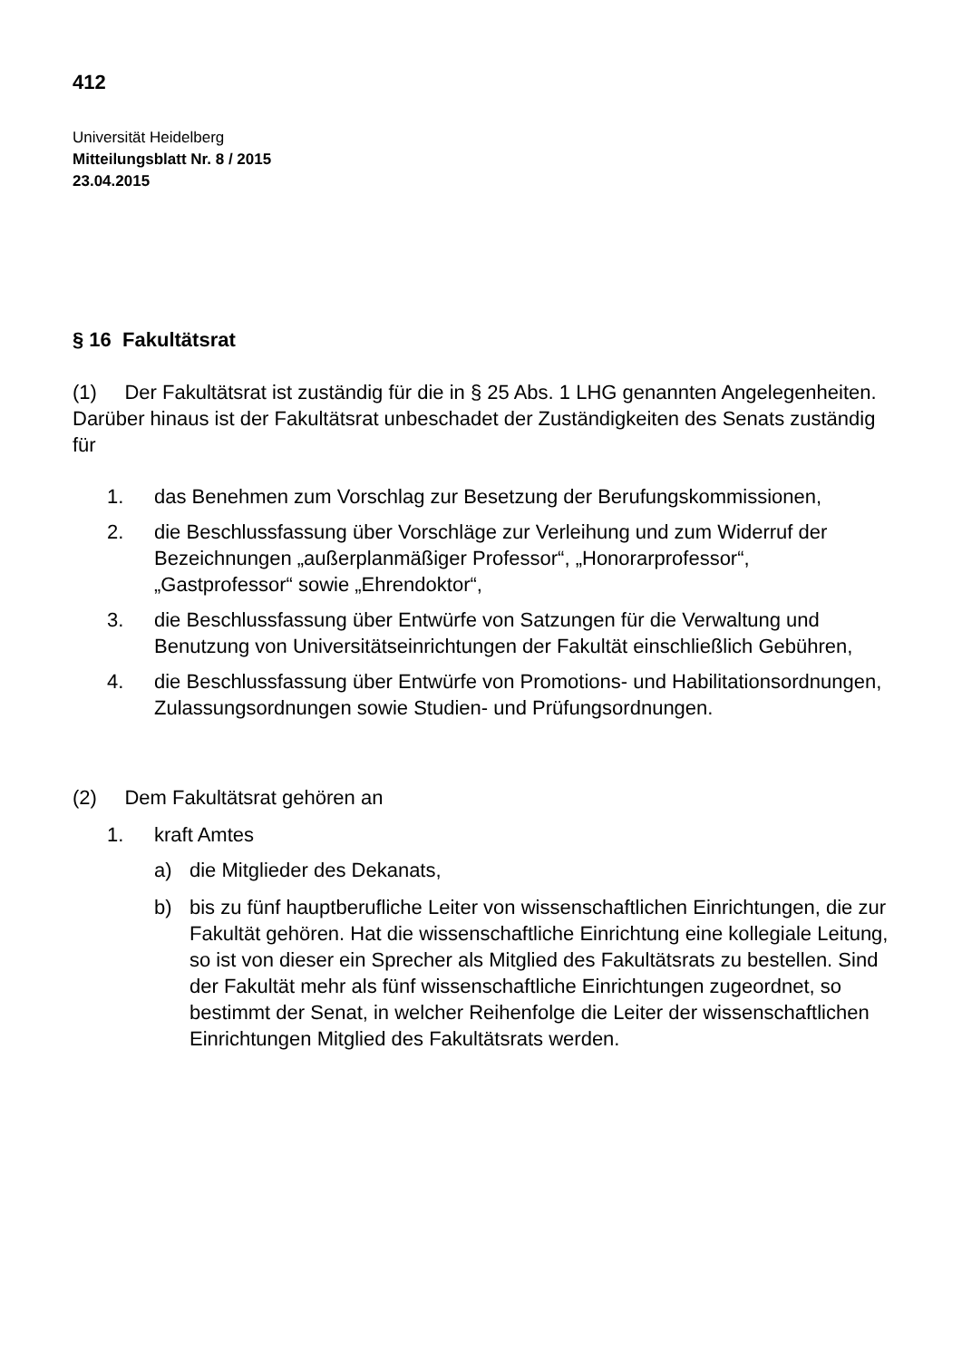412
Universität Heidelberg
Mitteilungsblatt Nr. 8 / 2015
23.04.2015
§ 16 Fakultätsrat
(1) Der Fakultätsrat ist zuständig für die in § 25 Abs. 1 LHG genannten Angelegenheiten. Darüber hinaus ist der Fakultätsrat unbeschadet der Zuständigkeiten des Senats zuständig für
1. das Benehmen zum Vorschlag zur Besetzung der Berufungskommissionen,
2. die Beschlussfassung über Vorschläge zur Verleihung und zum Widerruf der Bezeichnungen „außerplanmäßiger Professor“, „Honorarprofessor“, „Gastprofessor“ sowie „Ehrendoktor“,
3. die Beschlussfassung über Entwürfe von Satzungen für die Verwaltung und Benutzung von Universitätseinrichtungen der Fakultät einschließlich Gebühren,
4. die Beschlussfassung über Entwürfe von Promotions- und Habilitationsordnungen, Zulassungsordnungen sowie Studien- und Prüfungsordnungen.
(2) Dem Fakultätsrat gehören an
1. kraft Amtes
a) die Mitglieder des Dekanats,
b) bis zu fünf hauptberufliche Leiter von wissenschaftlichen Einrichtungen, die zur Fakultät gehören. Hat die wissenschaftliche Einrichtung eine kollegiale Leitung, so ist von dieser ein Sprecher als Mitglied des Fakultätsrats zu bestellen. Sind der Fakultät mehr als fünf wissenschaftliche Einrichtungen zugeordnet, so bestimmt der Senat, in welcher Reihenfolge die Leiter der wissenschaftlichen Einrichtungen Mitglied des Fakultätsrats werden.